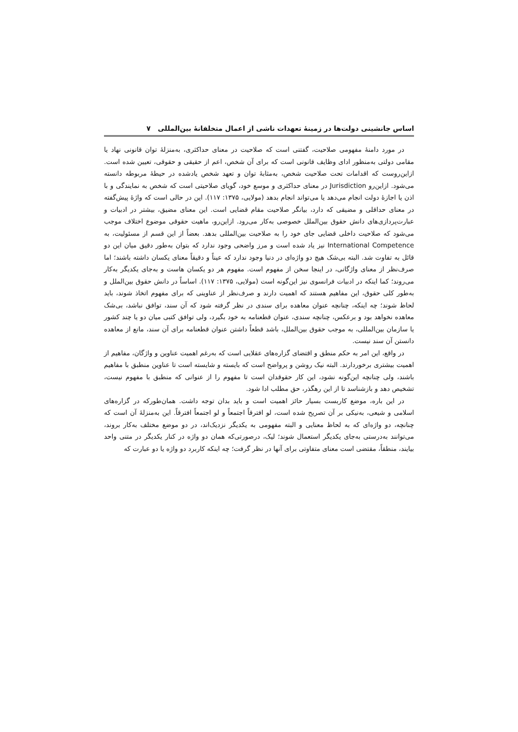اساس جانشینی دولت‌ها در زمینهٔ تعهدات ناشی از اعمال متخلفانهٔ بین‌المللی ۷
در مورد دامنهٔ مفهومی صلاحیت، گفتنی است که صلاحیت در معنای حداکثری، به‌منزلهٔ توان قانونی نهاد یا مقامی دولتی به‌منظور ادای وظایف قانونی است که برای آن شخص، اعم از حقیقی و حقوقی، تعیین شده است. ازاین‌روست که اقدامات تحت صلاحیت شخص، به‌مثابهٔ توان و تعهد شخص یادشده در حیطهٔ مربوطه دانسته می‌شود. ازاین‌رو Jurisdiction در معنای حداکثری و موسع خود، گویای صلاحیتی است که شخص به نمایندگی و با اذن یا اجازهٔ دولت انجام می‌دهد یا می‌تواند انجام بدهد (مولایی، ۱۳۷۵: ۱۱۷). این در حالی است که واژهٔ پیش‌گفته در معنای حداقلی و مضیقی که دارد، بیانگر صلاحیت مقام قضایی است. این معنای مضیق، بیشتر در ادبیات و عبارت‌پردازی‌های دانش حقوق بین‌الملل خصوصی به‌کار می‌رود. ازاین‌رو، ماهیت حقوقی موضوع اختلاف موجب می‌شود که صلاحیت داخلی قضایی جای خود را به صلاحیت بین‌المللی بدهد. بعضاً از این قسم از مسئولیت، به International Competence نیز یاد شده است و مرز واضحی وجود ندارد که بتوان به‌طور دقیق میان این دو قائل به تفاوت شد. البته بی‌شک هیچ دو واژه‌ای در دنیا وجود ندارد که عیناً و دقیقاً معنای یکسان داشته باشند؛ اما صرف‌نظر از معنای واژگانی، در اینجا سخن از مفهوم است. مفهوم هر دو یکسان هاست و به‌جای یکدیگر به‌کار می‌روند؛ کما اینکه در ادبیات فرانسوی نیز این‌گونه است (مولایی، ۱۳۷۵: ۱۱۷). اساساً در دانش حقوق بین‌الملل و به‌طور کلی حقوق، این مفاهیم هستند که اهمیت دارند و صرف‌نظر از عناوینی که برای مفهوم اتخاذ شوند، باید لحاظ شوند؛ چه اینکه، چنانچه عنوان معاهده برای سندی در نظر گرفته شود که آن سند، توافق نباشد، بی‌شک معاهده نخواهد بود و برعکس، چنانچه سندی، عنوان قطعنامه به خود بگیرد، ولی توافق کتبی میان دو یا چند کشور یا سازمان بین‌المللی، به موجب حقوق بین‌الملل، باشد قطعاً داشتن عنوان قطعنامه برای آن سند، مانع از معاهده دانستن آن سند نیست.
در واقع، این امر به حکم منطق و اقتضای گزاره‌های عقلایی است که به‌رغم اهمیت عناوین و واژگان، مفاهیم از اهمیت بیشتری برخوردارند. البته نیک روشن و پرواضح است که بایسته و شایسته است تا عناوین منطبق با مفاهیم باشند، ولی چنانچه این‌گونه نشود، این کار حقوقدان است تا مفهوم را از عنوانی که منطبق با مفهوم نیست، تشخیص دهد و بازشناسد تا از این رهگذر، حق مطلب ادا شود.
در این باره، موضع کاربست بسیار حائز اهمیت است و باید بدان توجه داشت. همان‌طورکه در گزاره‌های اسلامی و شیعی، به‌نیکی بر آن تصریح شده است، لو افترقاً اجتمعاً و لو اجتمعاً افترقاً. این به‌منزلهٔ آن است که چنانچه، دو واژه‌ای که به لحاظ معنایی و البته مفهومی به یکدیگر نزدیک‌اند، در دو موضع مختلف به‌کار بروند، می‌توانند به‌درستی به‌جای یکدیگر استعمال شوند؛ لیک، درصورتی‌که همان دو واژه در کنار یکدیگر در متنی واحد بیایند، منطقاً، مقتضی است معنای متفاوتی برای آنها در نظر گرفت؛ چه اینکه کاربرد دو واژه یا دو عبارت که